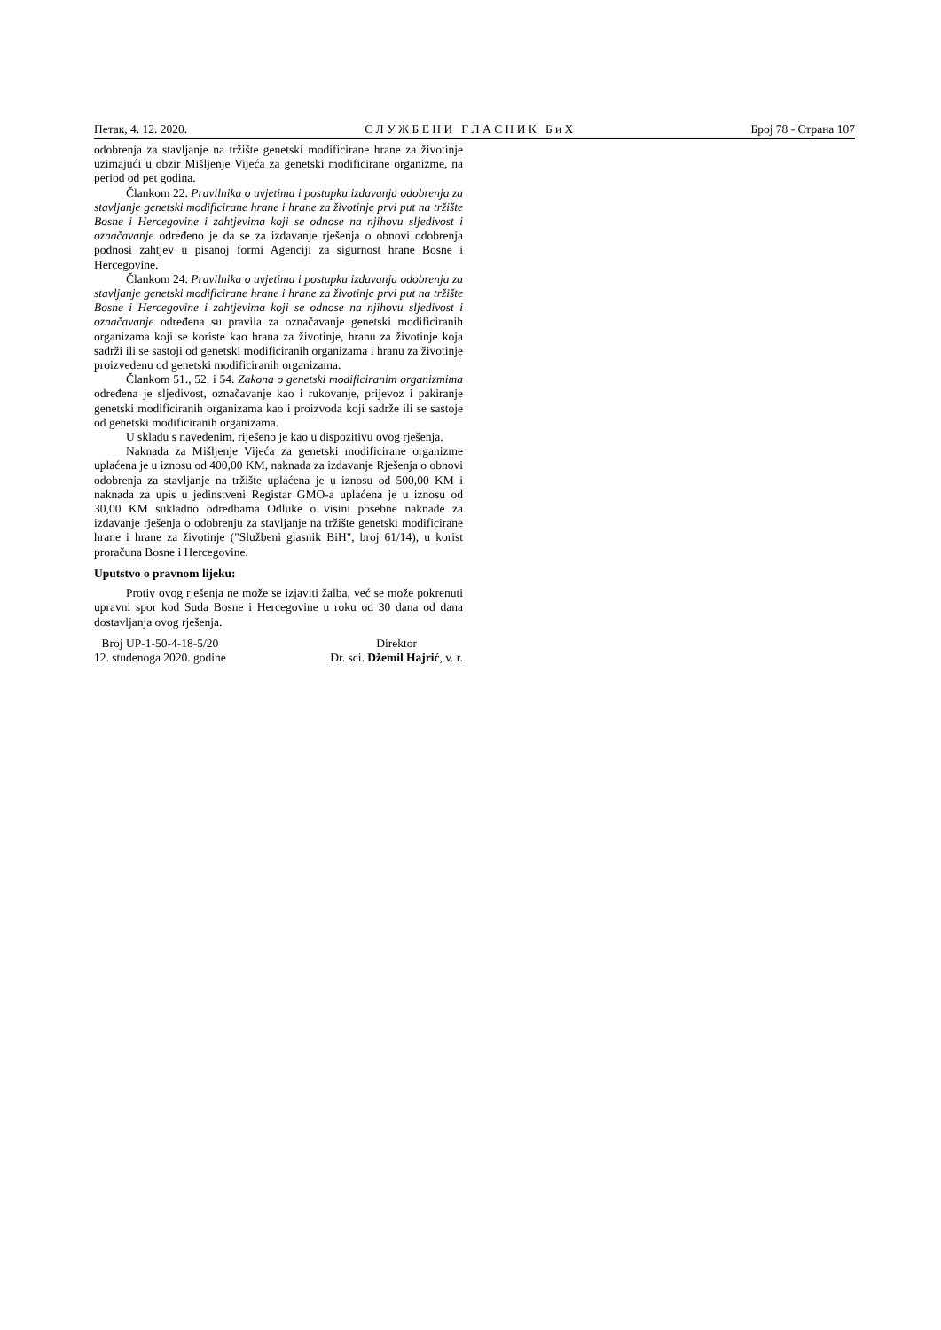Петак, 4. 12. 2020. С Л У Ж Б Е Н И Г Л А С Н И К Б и Х Број 78 - Страна 107
odobrenja za stavljanje na tržište genetski modificirane hrane za životinje uzimajući u obzir Mišljenje Vijeća za genetski modificirane organizme, na period od pet godina.
Člankom 22. Pravilnika o uvjetima i postupku izdavanja odobrenja za stavljanje genetski modificirane hrane i hrane za životinje prvi put na tržište Bosne i Hercegovine i zahtjevima koji se odnose na njihovu sljedivost i označavanje određeno je da se za izdavanje rješenja o obnovi odobrenja podnosi zahtjev u pisanoj formi Agenciji za sigurnost hrane Bosne i Hercegovine.
Člankom 24. Pravilnika o uvjetima i postupku izdavanja odobrenja za stavljanje genetski modificirane hrane i hrane za životinje prvi put na tržište Bosne i Hercegovine i zahtjevima koji se odnose na njihovu sljedivost i označavanje određena su pravila za označavanje genetski modificiranih organizama koji se koriste kao hrana za životinje, hranu za životinje koja sadrži ili se sastoji od genetski modificiranih organizama i hranu za životinje proizvedenu od genetski modificiranih organizama.
Člankom 51., 52. i 54. Zakona o genetski modificiranim organizmima određena je sljedivost, označavanje kao i rukovanje, prijevoz i pakiranje genetski modificiranih organizama kao i proizvoda koji sadrže ili se sastoje od genetski modificiranih organizama.
U skladu s navedenim, riješeno je kao u dispozitivu ovog rješenja.
Naknada za Mišljenje Vijeća za genetski modificirane organizme uplaćena je u iznosu od 400,00 KM, naknada za izdavanje Rješenja o obnovi odobrenja za stavljanje na tržište uplaćena je u iznosu od 500,00 KM i naknada za upis u jedinstveni Registar GMO-a uplaćena je u iznosu od 30,00 KM sukladno odredbama Odluke o visini posebne naknade za izdavanje rješenja o odobrenju za stavljanje na tržište genetski modificirane hrane i hrane za životinje ("Službeni glasnik BiH", broj 61/14), u korist proračuna Bosne i Hercegovine.
Uputstvo o pravnom lijeku:
Protiv ovog rješenja ne može se izjaviti žalba, već se može pokrenuti upravni spor kod Suda Bosne i Hercegovine u roku od 30 dana od dana dostavljanja ovog rješenja.
Broj UP-1-50-4-18-5/20
12. studenoga 2020. godine
Direktor
Dr. sci. Džemil Hajrić, v. r.